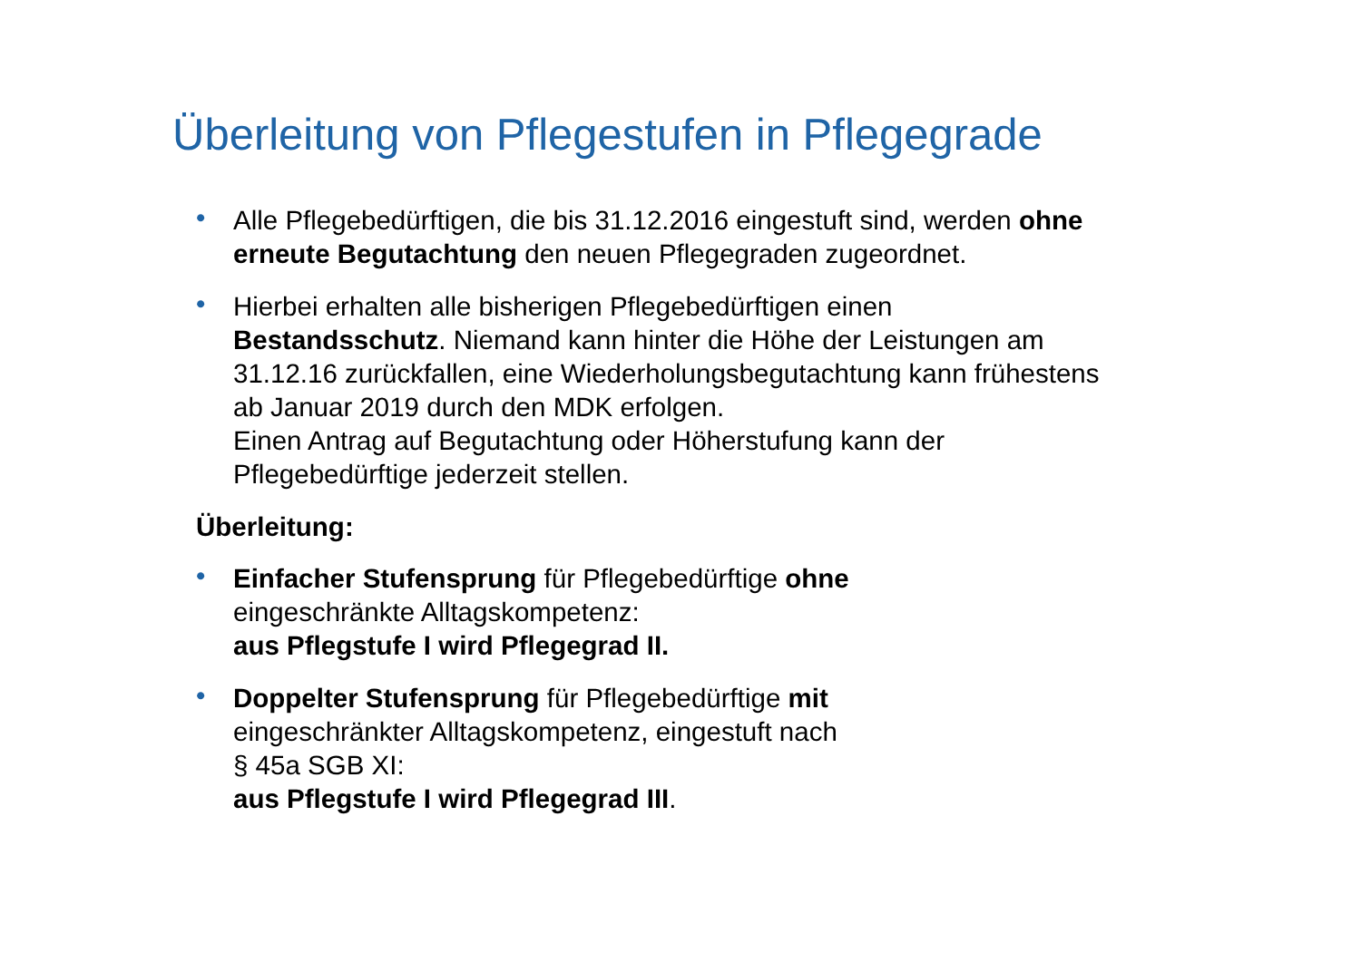Überleitung von Pflegestufen in Pflegegrade
• Alle Pflegebedürftigen, die bis 31.12.2016 eingestuft sind, werden ohne erneute Begutachtung den neuen Pflegegraden zugeordnet.
• Hierbei erhalten alle bisherigen Pflegebedürftigen einen Bestandsschutz. Niemand kann hinter die Höhe der Leistungen am 31.12.16 zurückfallen, eine Wiederholungsbegutachtung kann frühestens ab Januar 2019 durch den MDK erfolgen.
Einen Antrag auf Begutachtung oder Höherstufung kann der Pflegebedürftige jederzeit stellen.
Überleitung:
• Einfacher Stufensprung für Pflegebedürftige ohne
eingeschränkte Alltagskompetenz:
aus Pflegstufe I wird Pflegegrad II.
• Doppelter Stufensprung für Pflegebedürftige mit
eingeschränkter Alltagskompetenz, eingestuft nach
§ 45a SGB XI:
aus Pflegstufe I wird Pflegegrad III.